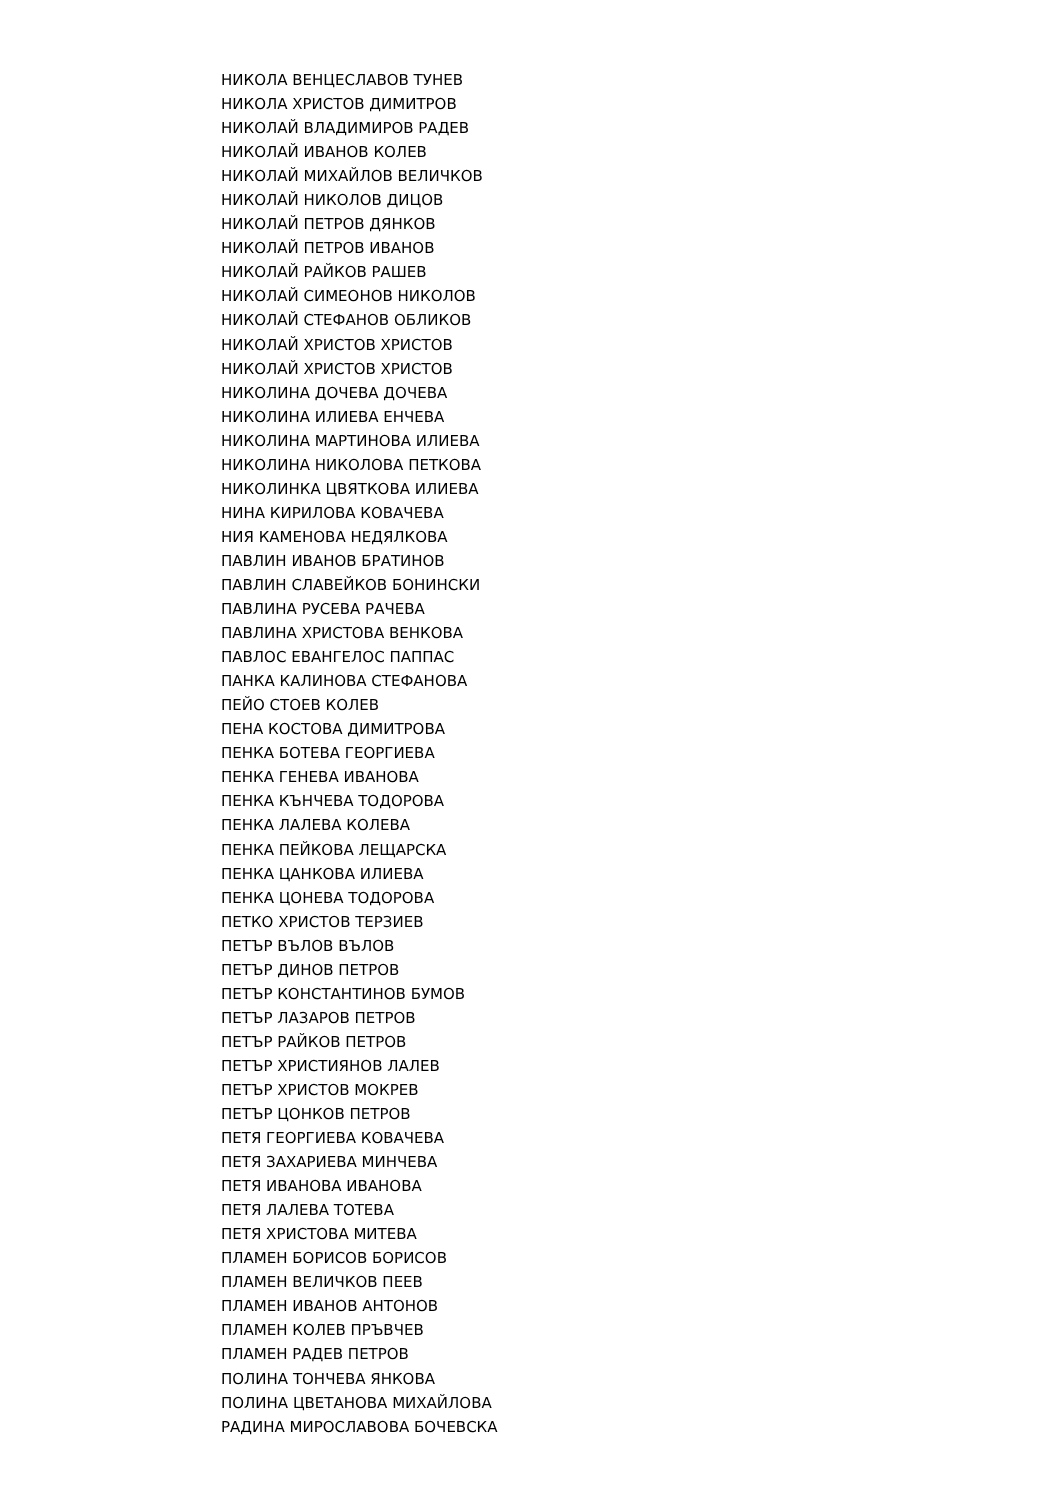НИКОЛА ВЕНЦЕСЛАВОВ ТУНЕВ
НИКОЛА ХРИСТОВ ДИМИТРОВ
НИКОЛАЙ ВЛАДИМИРОВ РАДЕВ
НИКОЛАЙ ИВАНОВ КОЛЕВ
НИКОЛАЙ МИХАЙЛОВ ВЕЛИЧКОВ
НИКОЛАЙ НИКОЛОВ ДИЦОВ
НИКОЛАЙ ПЕТРОВ ДЯНКОВ
НИКОЛАЙ ПЕТРОВ ИВАНОВ
НИКОЛАЙ РАЙКОВ РАШЕВ
НИКОЛАЙ СИМЕОНОВ НИКОЛОВ
НИКОЛАЙ СТЕФАНОВ ОБЛИКОВ
НИКОЛАЙ ХРИСТОВ ХРИСТОВ
НИКОЛАЙ ХРИСТОВ ХРИСТОВ
НИКОЛИНА ДОЧЕВА ДОЧЕВА
НИКОЛИНА ИЛИЕВА ЕНЧЕВА
НИКОЛИНА МАРТИНОВА ИЛИЕВА
НИКОЛИНА НИКОЛОВА ПЕТКОВА
НИКОЛИНКА ЦВЯТКОВА ИЛИЕВА
НИНА КИРИЛОВА КОВАЧЕВА
НИЯ КАМЕНОВА НЕДЯЛКОВА
ПАВЛИН ИВАНОВ БРАТИНОВ
ПАВЛИН СЛАВЕЙКОВ БОНИНСКИ
ПАВЛИНА РУСЕВА РАЧЕВА
ПАВЛИНА ХРИСТОВА ВЕНКОВА
ПАВЛОС ЕВАНГЕЛОС ПАППАС
ПАНКА КАЛИНОВА СТЕФАНОВА
ПЕЙО СТОЕВ КОЛЕВ
ПЕНА КОСТОВА ДИМИТРОВА
ПЕНКА БОТЕВА ГЕОРГИЕВА
ПЕНКА ГЕНЕВА ИВАНОВА
ПЕНКА КЪНЧЕВА ТОДОРОВА
ПЕНКА ЛАЛЕВА КОЛЕВА
ПЕНКА ПЕЙКОВА ЛЕЩАРСКА
ПЕНКА ЦАНКОВА ИЛИЕВА
ПЕНКА ЦОНЕВА ТОДОРОВА
ПЕТКО ХРИСТОВ ТЕРЗИЕВ
ПЕТЪР ВЪЛОВ ВЪЛОВ
ПЕТЪР ДИНОВ ПЕТРОВ
ПЕТЪР КОНСТАНТИНОВ БУМОВ
ПЕТЪР ЛАЗАРОВ ПЕТРОВ
ПЕТЪР РАЙКОВ ПЕТРОВ
ПЕТЪР ХРИСТИЯНОВ ЛАЛЕВ
ПЕТЪР ХРИСТОВ МОКРЕВ
ПЕТЪР ЦОНКОВ ПЕТРОВ
ПЕТЯ ГЕОРГИЕВА КОВАЧЕВА
ПЕТЯ ЗАХАРИЕВА МИНЧЕВА
ПЕТЯ ИВАНОВА ИВАНОВА
ПЕТЯ ЛАЛЕВА ТОТЕВА
ПЕТЯ ХРИСТОВА МИТЕВА
ПЛАМЕН БОРИСОВ БОРИСОВ
ПЛАМЕН ВЕЛИЧКОВ ПЕЕВ
ПЛАМЕН ИВАНОВ АНТОНОВ
ПЛАМЕН КОЛЕВ ПРЪВЧЕВ
ПЛАМЕН РАДЕВ ПЕТРОВ
ПОЛИНА ТОНЧЕВА ЯНКОВА
ПОЛИНА ЦВЕТАНОВА МИХАЙЛОВА
РАДИНА МИРОСЛАВОВА БОЧЕВСКА